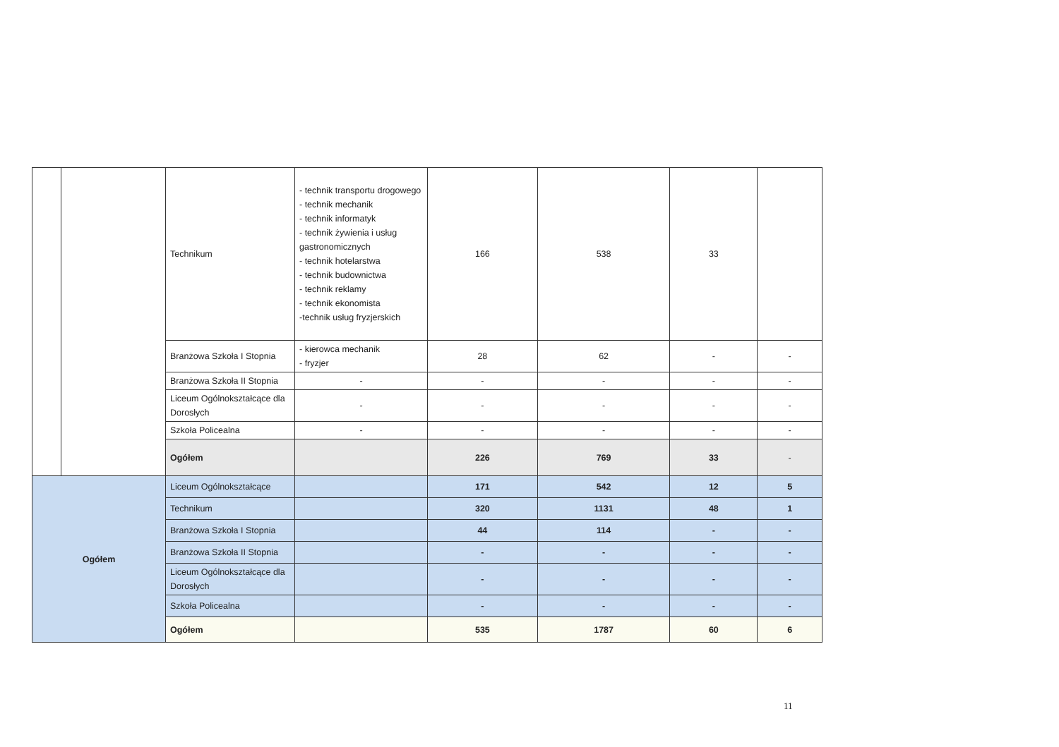| | | Technikum | - technik transportu drogowego - technik mechanik - technik informatyk - technik żywienia i usług gastronomicznych - technik hotelarstwa - technik budownictwa - technik reklamy - technik ekonomista -technik usług fryzjerskich | 166 | 538 | 33 | |
| | | Branżowa Szkoła I Stopnia | - kierowca mechanik - fryzjer | 28 | 62 | - | - |
| | | Branżowa Szkoła II Stopnia | - | - | - | - | - |
| | | Liceum Ogólnokształcące dla Dorosłych | - | - | - | - | - |
| | | Szkoła Policealna | - | - | - | - | - |
| | | Ogółem | | 226 | 769 | 33 | - |
| Ogółem | | Liceum Ogólnokształcące | | 171 | 542 | 12 | 5 |
| | | Technikum | | 320 | 1131 | 48 | 1 |
| | | Branżowa Szkoła I Stopnia | | 44 | 114 | - | - |
| | | Branżowa Szkoła II Stopnia | | - | - | - | - |
| | | Liceum Ogólnokształcące dla Dorosłych | | - | - | - | - |
| | | Szkoła Policealna | | - | - | - | - |
| | | Ogółem | | 535 | 1787 | 60 | 6 |
11